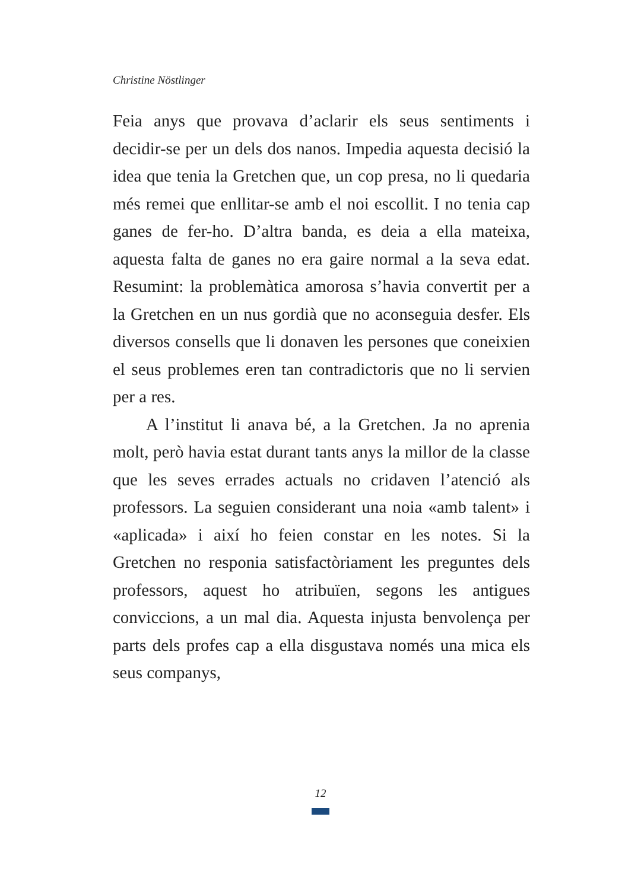Christine Nöstlinger
Feia anys que provava d’aclarir els seus sentiments i decidir-se per un dels dos nanos. Impedia aquesta decisió la idea que tenia la Gretchen que, un cop presa, no li quedaria més remei que enllitar-se amb el noi escollit. I no tenia cap ganes de fer-ho. D’altra banda, es deia a ella mateixa, aquesta falta de ganes no era gaire normal a la seva edat. Resumint: la problemàtica amorosa s’havia convertit per a la Gretchen en un nus gordià que no aconseguia desfer. Els diversos consells que li donaven les persones que coneixien el seus problemes eren tan contradictoris que no li servien per a res.
A l’institut li anava bé, a la Gretchen. Ja no aprenia molt, però havia estat durant tants anys la millor de la classe que les seves errades actuals no cridaven l’atenció als professors. La seguien considerant una noia «amb talent» i «aplicada» i així ho feien constar en les notes. Si la Gretchen no responia satisfactòriament les preguntes dels professors, aquest ho atribuïen, segons les antigues conviccions, a un mal dia. Aquesta injusta benvolença per parts dels profes cap a ella disgustava només una mica els seus companys,
12